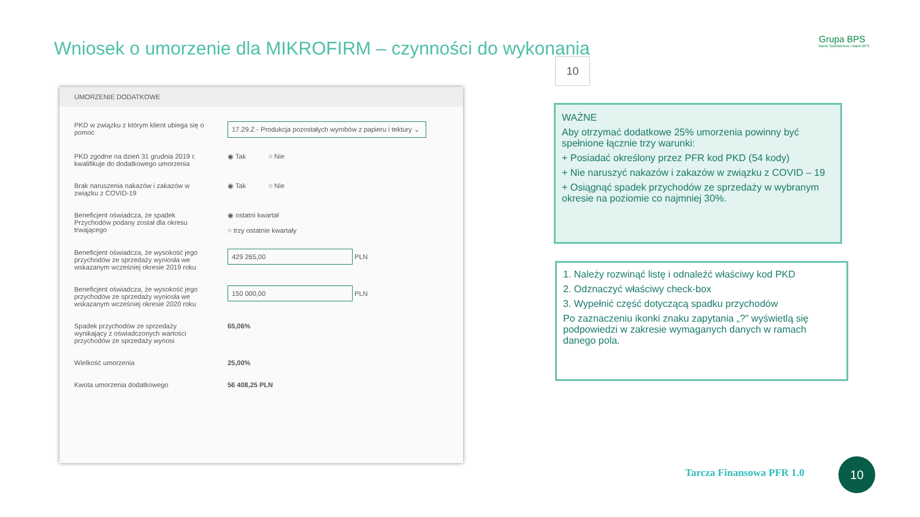Wniosek o umorzenie dla MIKROFIRM – czynności do wykonania
Grupa BPS
Banki Spółdzielcze i Bank BPS
10
UMORZENIE DODATKOWE
PKD w związku z którym klient ubiega się o pomoc
17.29.Z - Produkcja pozostałych wyrobów z papieru i tektury ⌄
PKD zgodne na dzień 31 grudnia 2019 r. kwalifikuje do dodatkowego umorzenia
◉ Tak ○ Nie
Brak naruszenia nakazów i zakazów w związku z COVID-19
◉ Tak ○ Nie
Beneficjent oświadcza, że spadek Przychodów podany został dla okresu trwającego
◉ ostatni kwartał
○ trzy ostatnie kwartały
Beneficjent oświadcza, że wysokość jego przychodów ze sprzedaży wyniosła we wskazanym wcześniej okresie 2019 roku
429 265,00 PLN
Beneficjent oświadcza, że wysokość jego przychodów ze sprzedaży wyniosła we wskazanym wcześniej okresie 2020 roku
150 000,00 PLN
Spadek przychodów ze sprzedaży wynikający z oświadczonych wartości przychodów ze sprzedaży wynosi
65,06%
Wielkość umorzenia 25,00%
Kwota umorzenia dodatkowego 56 408,25 PLN
WAŻNE
Aby otrzymać dodatkowe 25% umorzenia powinny być spełnione łącznie trzy warunki:
+ Posiadać określony przez PFR kod PKD (54 kody)
+ Nie naruszyć nakazów i zakazów w związku z COVID – 19
+ Osiągnąć spadek przychodów ze sprzedaży w wybranym okresie na poziomie co najmniej 30%.
1. Należy rozwinąć listę i odnaleźć właściwy kod PKD
2. Odznaczyć właściwy check-box
3. Wypełnić część dotyczącą spadku przychodów
Po zaznaczeniu ikonki znaku zapytania „?” wyświetlą się podpowiedzi w zakresie wymaganych danych w ramach danego pola.
Tarcza Finansowa PFR 1.0
10